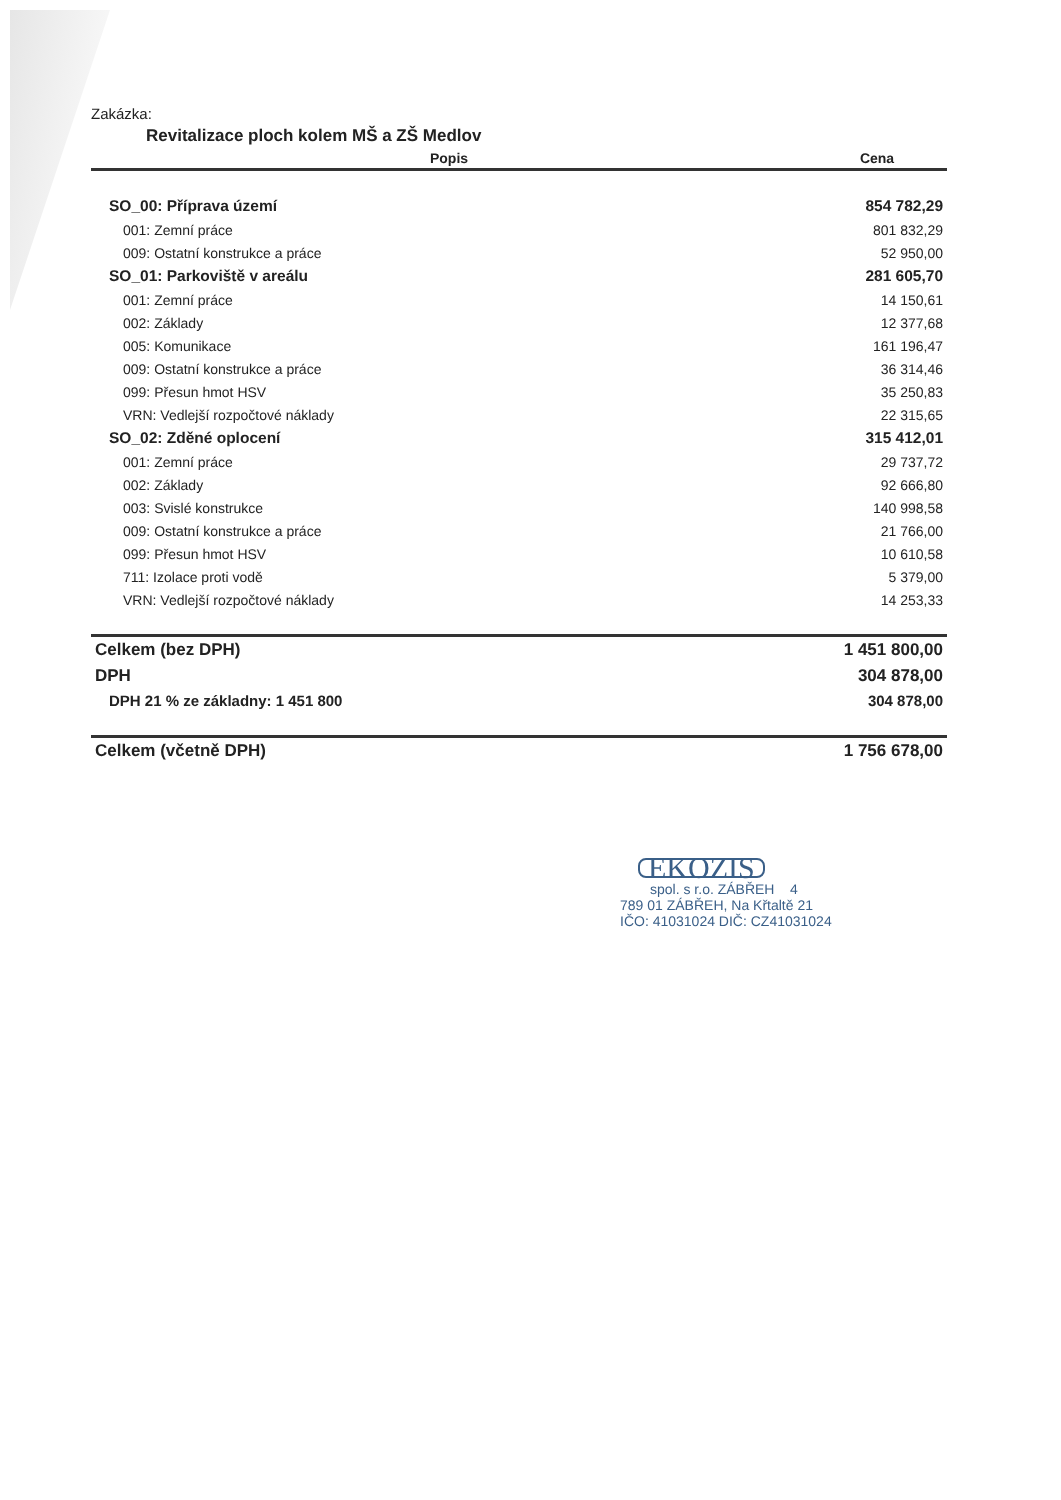Zakázka:
Revitalizace ploch kolem MŠ a ZŠ Medlov
| Popis | Cena |
| --- | --- |
| SO_00: Příprava území | 854 782,29 |
| 001: Zemní práce | 801 832,29 |
| 009: Ostatní konstrukce a práce | 52 950,00 |
| SO_01: Parkoviště v areálu | 281 605,70 |
| 001: Zemní práce | 14 150,61 |
| 002: Základy | 12 377,68 |
| 005: Komunikace | 161 196,47 |
| 009: Ostatní konstrukce a práce | 36 314,46 |
| 099: Přesun hmot HSV | 35 250,83 |
| VRN: Vedlejší rozpočtové náklady | 22 315,65 |
| SO_02: Zděné oplocení | 315 412,01 |
| 001: Zemní práce | 29 737,72 |
| 002: Základy | 92 666,80 |
| 003: Svislé konstrukce | 140 998,58 |
| 009: Ostatní konstrukce a práce | 21 766,00 |
| 099: Přesun hmot HSV | 10 610,58 |
| 711: Izolace proti vodě | 5 379,00 |
| VRN: Vedlejší rozpočtové náklady | 14 253,33 |
| Celkem (bez DPH) | 1 451 800,00 |
| DPH | 304 878,00 |
| DPH 21 % ze základny: 1 451 800 | 304 878,00 |
| Celkem (včetně DPH) | 1 756 678,00 |
EKOZIS
spol. s r.o. ZÁBŘEH 4
789 01 ZÁBŘEH, Na Křtaltě 21
IČO: 41031024 DIČ: CZ41031024